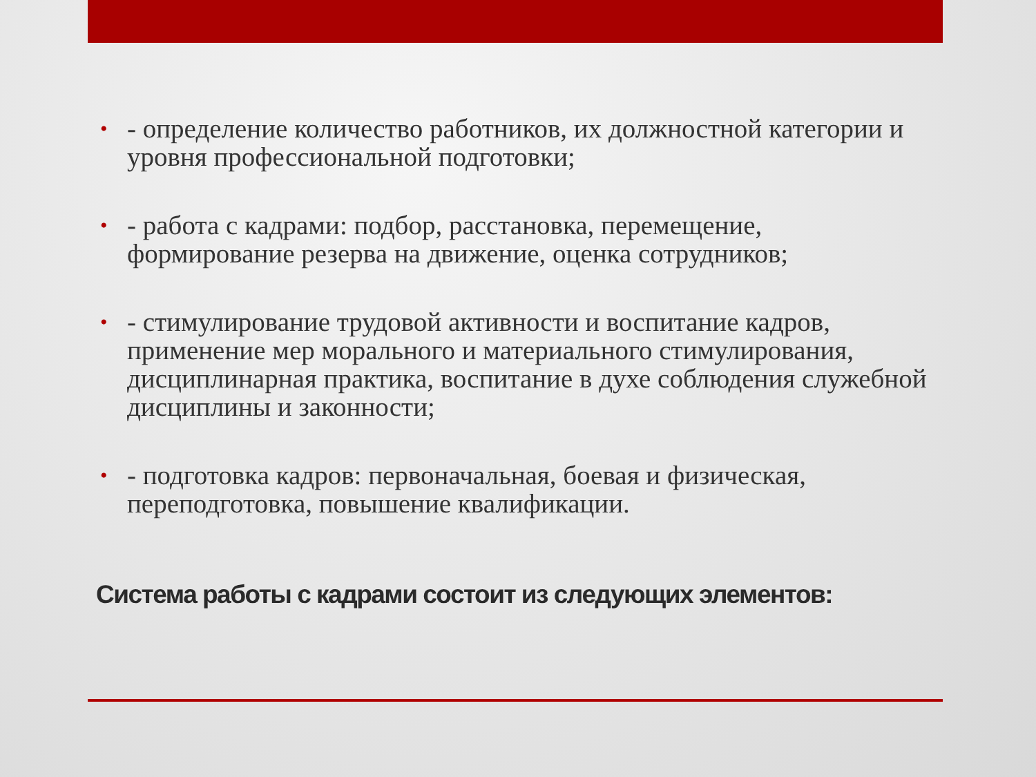• - определение количество работников, их должностной категории и уровня профессиональной подготовки;
• - работа с кадрами: подбор, расстановка, перемещение, формирование резерва на движение, оценка сотрудников;
• - стимулирование трудовой активности и воспитание кадров, применение мер морального и материального стимулирования, дисциплинарная практика, воспитание в духе соблюдения служебной дисциплины и законности;
• - подготовка кадров: первоначальная, боевая и физическая, переподготовка, повышение квалификации.
Система работы с кадрами состоит из следующих элементов: